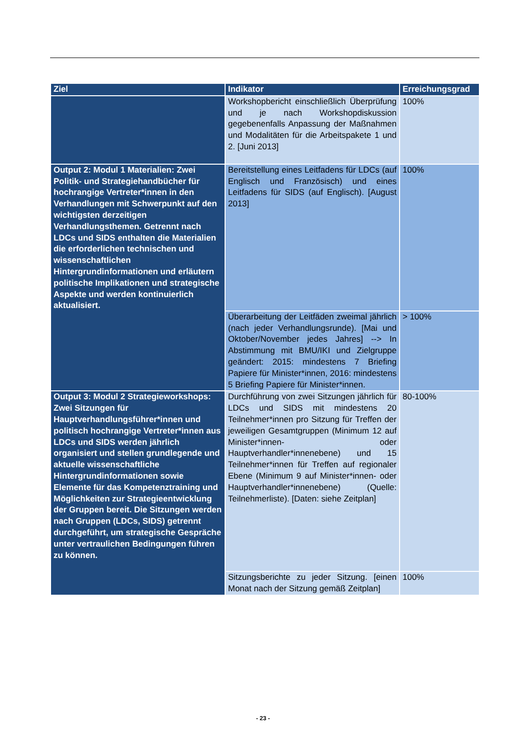| Ziel | Indikator | Erreichungsgrad |
| --- | --- | --- |
| | Workshopbericht einschließlich Überprüfung und je nach Workshopdiskussion gegebenenfalls Anpassung der Maßnahmen und Modalitäten für die Arbeitspakete 1 und 2. [Juni 2013] | 100% |
| Output 2: Modul 1 Materialien: Zwei Politik- und Strategiehandbücher für hochrangige Vertreter*innen in den Verhandlungen mit Schwerpunkt auf den wichtigsten derzeitigen Verhandlungsthemen. Getrennt nach LDCs und SIDS enthalten die Materialien die erforderlichen technischen und wissenschaftlichen Hintergrundinformationen und erläutern politische Implikationen und strategische Aspekte und werden kontinuierlich aktualisiert. | Bereitstellung eines Leitfadens für LDCs (auf Englisch und Französisch) und eines Leitfadens für SIDS (auf Englisch). [August 2013] | 100% |
| | Überarbeitung der Leitfäden zweimal jährlich (nach jeder Verhandlungsrunde). [Mai und Oktober/November jedes Jahres] --> In Abstimmung mit BMU/IKI und Zielgruppe geändert: 2015: mindestens 7 Briefing Papiere für Minister*innen, 2016: mindestens 5 Briefing Papiere für Minister*innen. | > 100% |
| Output 3: Modul 2 Strategieworkshops: Zwei Sitzungen für Hauptverhandlungsführer*innen und politisch hochrangige Vertreter*innen aus LDCs und SIDS werden jährlich organisiert und stellen grundlegende und aktuelle wissenschaftliche Hintergrundinformationen sowie Elemente für das Kompetenztraining und Möglichkeiten zur Strategieentwicklung der Gruppen bereit. Die Sitzungen werden nach Gruppen (LDCs, SIDS) getrennt durchgeführt, um strategische Gespräche unter vertraulichen Bedingungen führen zu können. | Durchführung von zwei Sitzungen jährlich für LDCs und SIDS mit mindestens 20 Teilnehmer*innen pro Sitzung für Treffen der jeweiligen Gesamtgruppen (Minimum 12 auf Minister*innen- oder Hauptverhandler*innenebene) und 15 Teilnehmer*innen für Treffen auf regionaler Ebene (Minimum 9 auf Minister*innen- oder Hauptverhandler*innenebene) (Quelle: Teilnehmerliste). [Daten: siehe Zeitplan] | 80-100% |
| | Sitzungsberichte zu jeder Sitzung. [einen Monat nach der Sitzung gemäß Zeitplan] | 100% |
- 23 -